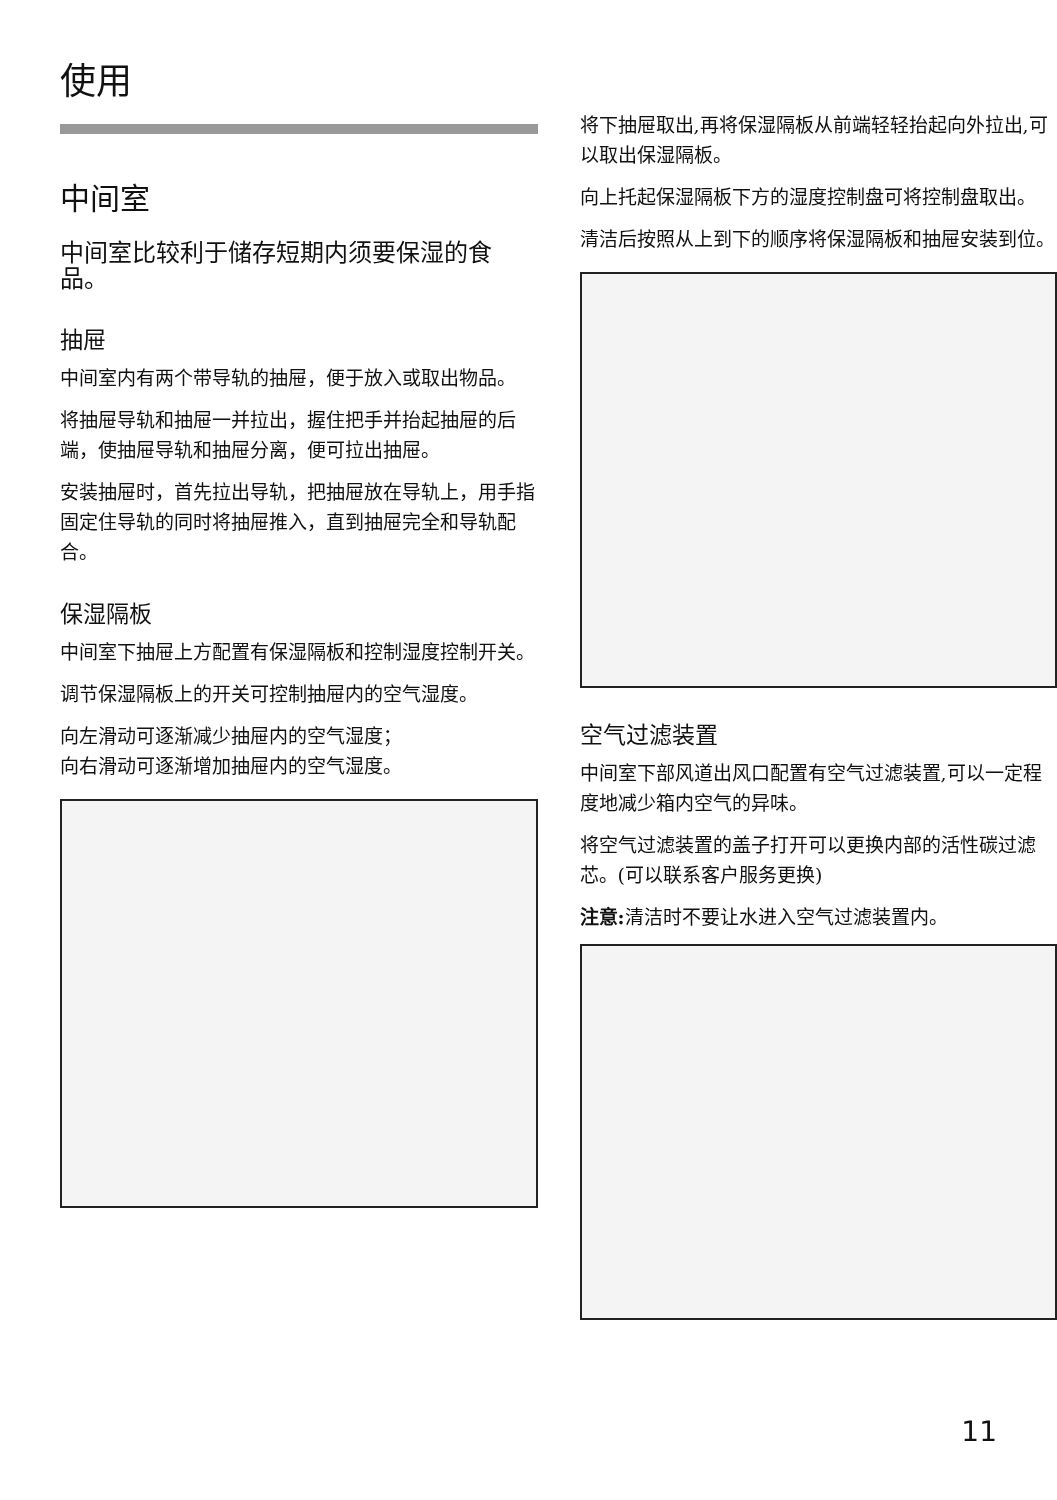使用
中间室
中间室比较利于储存短期内须要保湿的食品。
抽屉
中间室内有两个带导轨的抽屉，便于放入或取出物品。
将抽屉导轨和抽屉一并拉出，握住把手并抬起抽屉的后端，使抽屉导轨和抽屉分离，便可拉出抽屉。
安装抽屉时，首先拉出导轨，把抽屉放在导轨上，用手指固定住导轨的同时将抽屉推入，直到抽屉完全和导轨配合。
保湿隔板
中间室下抽屉上方配置有保湿隔板和控制湿度控制开关。
调节保湿隔板上的开关可控制抽屉内的空气湿度。
向左滑动可逐渐减少抽屉内的空气湿度；
向右滑动可逐渐增加抽屉内的空气湿度。
将下抽屉取出,再将保湿隔板从前端轻轻抬起向外拉出,可以取出保湿隔板。
向上托起保湿隔板下方的湿度控制盘可将控制盘取出。
清洁后按照从上到下的顺序将保湿隔板和抽屉安装到位。
空气过滤装置
中间室下部风道出风口配置有空气过滤装置,可以一定程度地减少箱内空气的异味。
将空气过滤装置的盖子打开可以更换内部的活性碳过滤芯。(可以联系客户服务更换)
注意: 清洁时不要让水进入空气过滤装置内。
11